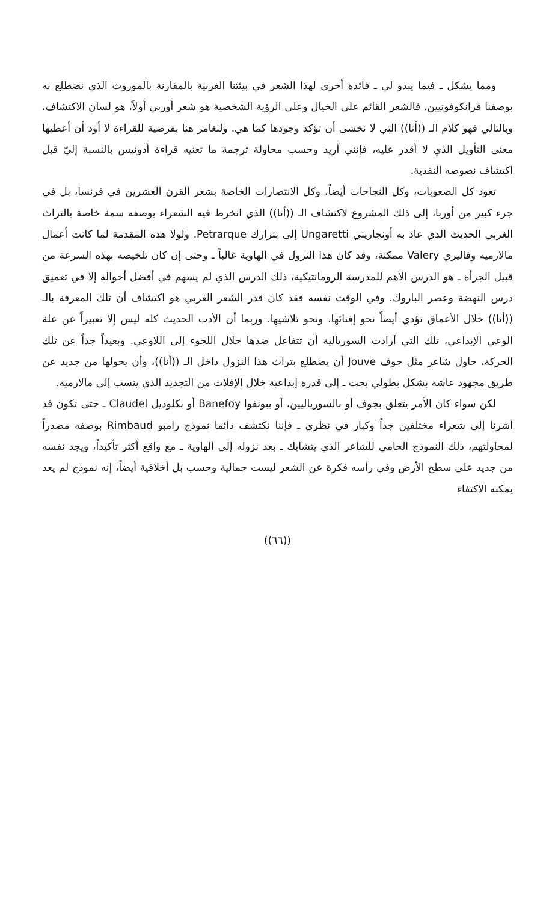ومما يشكل ـ فيما يبدو لي ـ فائدة أخرى لهذا الشعر في بيئتنا الغربية بالمقارنة بالموروث الذي نضطلع به بوصفنا فرانكوفونيين. فالشعر القائم على الخيال وعلى الرؤية الشخصية هو شعر أوربي أولاً، هو لسان الاكتشاف، وبالتالي فهو كلام الـ ((أنا)) التي لا نخشى أن تؤكد وجودها كما هي. ولنغامر هنا بفرضية للقراءة لا أود أن أعطيها معنى التأويل الذي لا أقدر عليه، فإنني أريد وحسب محاولة ترجمة ما تعنيه قراءة أدونيس بالنسبة إليّ قبل اكتشاف نصوصه النقدية.
تعود كل الصعوبات، وكل النجاحات أيضاً، وكل الانتصارات الخاصة بشعر القرن العشرين في فرنسا، بل في جزء كبير من أوربا، إلى ذلك المشروع لاكتشاف الـ ((أنا)) الذي انخرط فيه الشعراء بوصفه سمة خاصة بالتراث الغربي الحديث الذي عاد به أونجاريتي Ungaretti إلى بترارك Petrarque. ولولا هذه المقدمة لما كانت أعمال مالارميه وفاليري Valery ممكنة، وقد كان هذا النزول في الهاوية غالباً ـ وحتى إن كان تلخيصه بهذه السرعة من قبيل الجرأة ـ هو الدرس الأهم للمدرسة الرومانتيكية، ذلك الدرس الذي لم يسهم في أفضل أحواله إلا في تعميق درس النهضة وعصر الباروك. وفي الوقت نفسه فقد كان قدر الشعر الغربي هو اكتشاف أن تلك المعرفة بالـ ((أنا)) خلال الأعماق تؤدي أيضاً نحو إفنائها، ونحو تلاشيها. وربما أن الأدب الحديث كله ليس إلا تعبيراً عن علة الوعي الإبداعي، تلك التي أرادت السوريالية أن تتفاعل ضدها خلال اللجوء إلى اللاوعي. وبعيداً جداً عن تلك الحركة، حاول شاعر مثل جوف Jouve أن يضطلع بتراث هذا النزول داخل الـ ((أنا))، وأن يحولها من جديد عن طريق مجهود عاشه بشكل بطولي بحت ـ إلى قدرة إبداعية خلال الإفلات من التجديد الذي ينسب إلى مالارميه.
لكن سواء كان الأمر يتعلق بجوف أو بالسورياليين، أو ببونفوا Banefoy أو بكلوديل Claudel ـ حتى نكون قد أشرنا إلى شعراء مختلفين جداً وكبار في نظري ـ فإننا نكتشف دائما نموذج رامبو Rimbaud بوصفه مصدراً لمحاولتهم، ذلك النموذج الحامي للشاعر الذي يتشابك ـ بعد نزوله إلى الهاوية ـ مع واقع أكثر تأكيداً، ويجد نفسه من جديد على سطح الأرض وفي رأسه فكرة عن الشعر ليست جمالية وحسب بل أخلاقية أيضاً، إنه نموذج لم يعد يمكنه الاكتفاء
((٦٦))